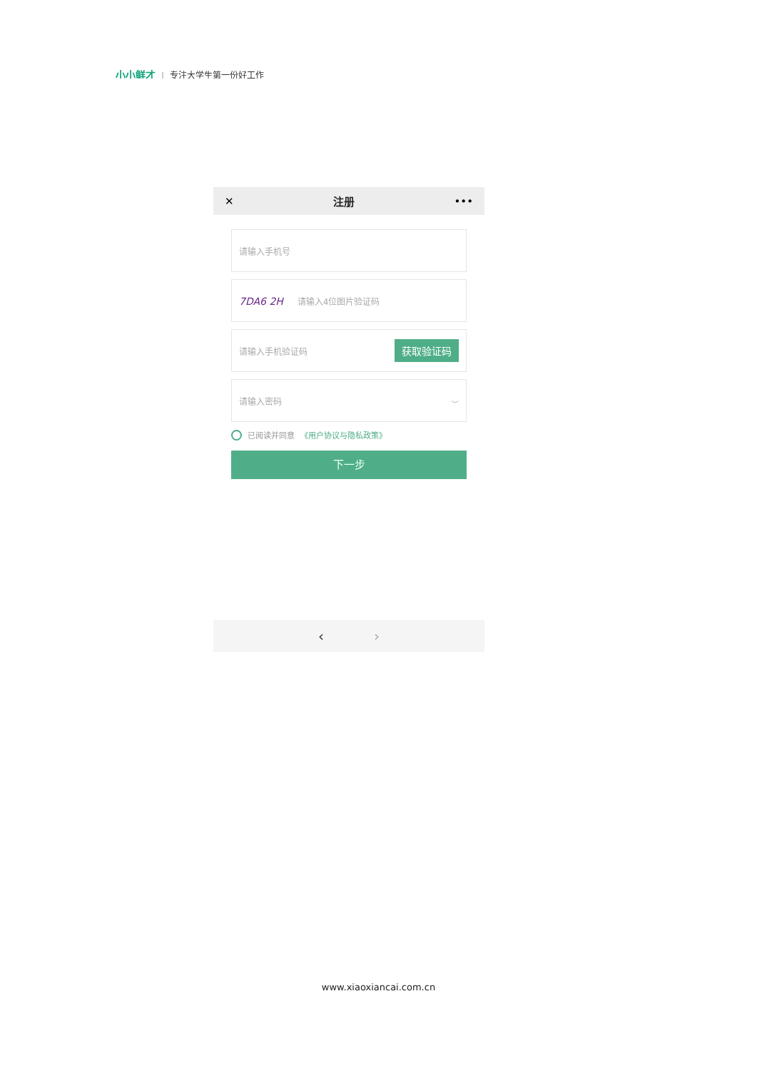小小鲜才 | 专注大学生第一份好工作
✕ 注册 •••
请输入手机号
7DA6 2H 请输入4位图片验证码
请输入手机验证码 获取验证码
请输入密码 ⌣
已阅读并同意 《用户协议与隐私政策》
下一步
‹ ›
www.xiaoxiancai.com.cn